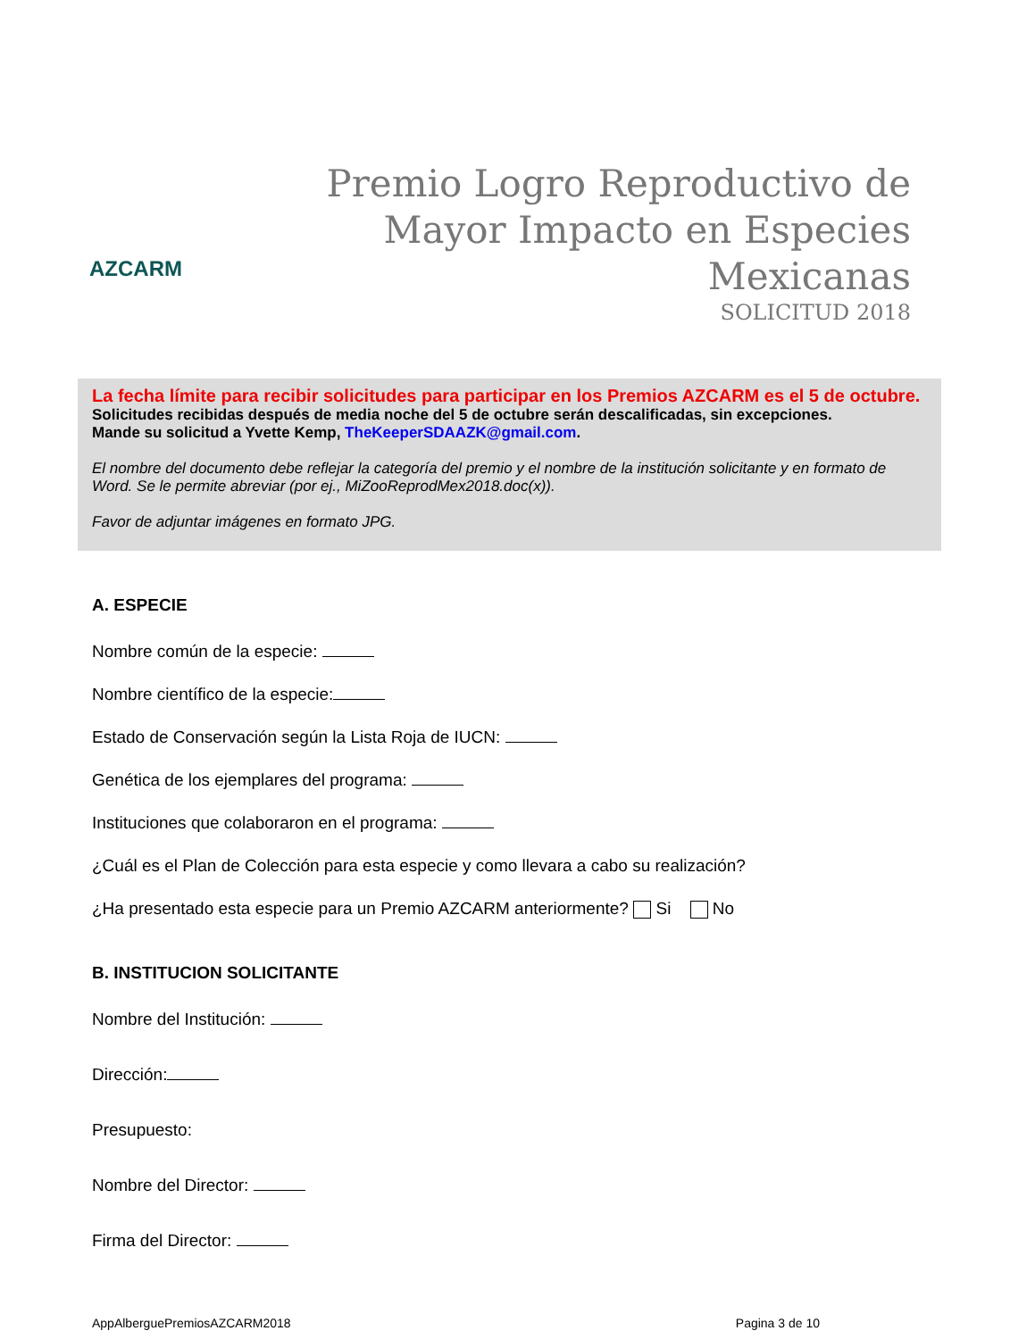AZCARM
Premio Logro Reproductivo de Mayor Impacto en Especies Mexicanas
SOLICITUD 2018
La fecha límite para recibir solicitudes para participar en los Premios AZCARM es el 5 de octubre. Solicitudes recibidas después de media noche del 5 de octubre serán descalificadas, sin excepciones.
Mande su solicitud a Yvette Kemp, TheKeeperSDAAZK@gmail.com.
El nombre del documento debe reflejar la categoría del premio y el nombre de la institución solicitante y en formato de Word. Se le permite abreviar (por ej., MiZooReprodMex2018.doc(x)).
Favor de adjuntar imágenes en formato JPG.
A. ESPECIE
Nombre común de la especie:
Nombre científico de la especie:
Estado de Conservación según la Lista Roja de IUCN:
Genética de los ejemplares del programa:
Instituciones que colaboraron en el programa:
¿Cuál es el Plan de Colección para esta especie y como llevara a cabo su realización?
¿Ha presentado esta especie para un Premio AZCARM anteriormente? Si No
B. INSTITUCION SOLICITANTE
Nombre del Institución:
Dirección:
Presupuesto:
Nombre del Director:
Firma del Director:
AppAlberguePremiosAZCARM2018 Pagina 3 de 10